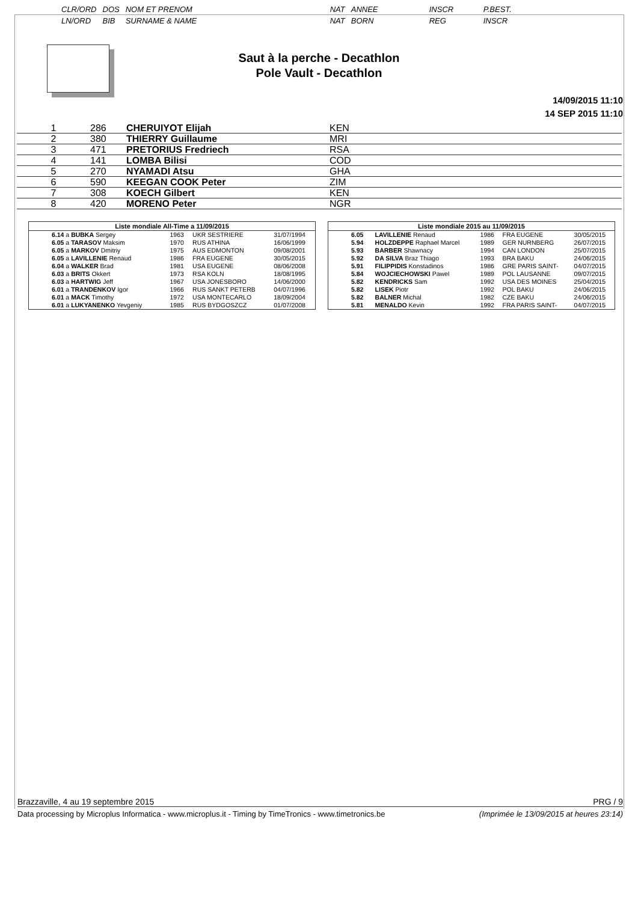| CLR/ORD | DOS | NOM ET PRENOM | NAT | ANNEE | INSCR | P.BEST. |
| LN/ORD | BIB | SURNAME & NAME | NAT | BORN | REG | INSCR |
Saut à la perche - Decathlon
Pole Vault - Decathlon
14/09/2015 11:10
14 SEP 2015 11:10
| 1 | 286 | CHERUIYOT Elijah | KEN |
| 2 | 380 | THIERRY Guillaume | MRI |
| 3 | 471 | PRETORIUS Fredriech | RSA |
| 4 | 141 | LOMBA Bilisi | COD |
| 5 | 270 | NYAMADI Atsu | GHA |
| 6 | 590 | KEEGAN COOK Peter | ZIM |
| 7 | 308 | KOECH Gilbert | KEN |
| 8 | 420 | MORENO Peter | NGR |
| Liste mondiale All-Time a 11/09/2015 | | | |
| --- | --- | --- | --- |
| 6.14 a BUBKA Sergey | 1963 | UKR SESTRIERE | 31/07/1994 |
| 6.05 a TARASOV Maksim | 1970 | RUS ATHINA | 16/06/1999 |
| 6.05 a MARKOV Dmitriy | 1975 | AUS EDMONTON | 09/08/2001 |
| 6.05 a LAVILLENIE Renaud | 1986 | FRA EUGENE | 30/05/2015 |
| 6.04 a WALKER Brad | 1981 | USA EUGENE | 08/06/2008 |
| 6.03 a BRITS Okkert | 1973 | RSA KOLN | 18/08/1995 |
| 6.03 a HARTWIG Jeff | 1967 | USA JONESBORO | 14/06/2000 |
| 6.01 a TRANDENKOV Igor | 1966 | RUS SANKT PETERB | 04/07/1996 |
| 6.01 a MACK Timothy | 1972 | USA MONTECARLO | 18/09/2004 |
| 6.01 a LUKYANENKO Yevgeniy | 1985 | RUS BYDGOSZCZ | 01/07/2008 |
| Liste mondiale 2015 au 11/09/2015 | | | | |
| --- | --- | --- | --- | --- |
| 6.05 | LAVILLENIE Renaud | 1986 | FRA EUGENE | 30/05/2015 |
| 5.94 | HOLZDEPPE Raphael Marcel | 1989 | GER NURNBERG | 26/07/2015 |
| 5.93 | BARBER Shawnacy | 1994 | CAN LONDON | 25/07/2015 |
| 5.92 | DA SILVA Braz Thiago | 1993 | BRA BAKU | 24/06/2015 |
| 5.91 | FILIPPIDIS Konstadinos | 1986 | GRE PARIS SAINT- | 04/07/2015 |
| 5.84 | WOJCIECHOWSKI Pawel | 1989 | POL LAUSANNE | 09/07/2015 |
| 5.82 | KENDRICKS Sam | 1992 | USA DES MOINES | 25/04/2015 |
| 5.82 | LISEK Piotr | 1992 | POL BAKU | 24/06/2015 |
| 5.82 | BALNER Michal | 1982 | CZE BAKU | 24/06/2015 |
| 5.81 | MENALDO Kevin | 1992 | FRA PARIS SAINT- | 04/07/2015 |
Brazzaville, 4 au 19 septembre 2015 PRG / 9
Data processing by Microplus Informatica - www.microplus.it - Timing by TimeTronics - www.timetronics.be (Imprimée le 13/09/2015 at heures 23:14)